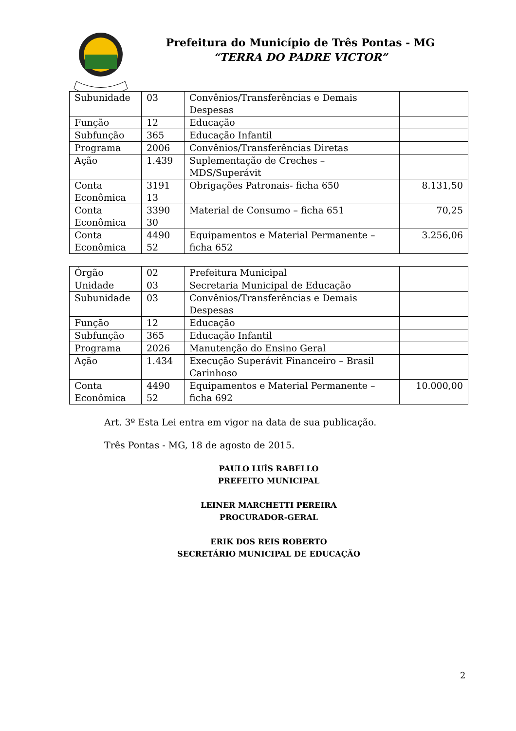Prefeitura do Município de Três Pontas - MG
“TERRA DO PADRE VICTOR”
| Subunidade | 03 | Convênios/Transferências e Demais Despesas | |
| Função | 12 | Educação | |
| Subfunção | 365 | Educação Infantil | |
| Programa | 2006 | Convênios/Transferências Diretas | |
| Ação | 1.439 | Suplementação de Creches – MDS/Superávit | |
| Conta Econômica | 3191 13 | Obrigações Patronais- ficha 650 | 8.131,50 |
| Conta Econômica | 3390 30 | Material de Consumo – ficha 651 | 70,25 |
| Conta Econômica | 4490 52 | Equipamentos e Material Permanente – ficha 652 | 3.256,06 |
| Órgão | 02 | Prefeitura Municipal | |
| Unidade | 03 | Secretaria Municipal de Educação | |
| Subunidade | 03 | Convênios/Transferências e Demais Despesas | |
| Função | 12 | Educação | |
| Subfunção | 365 | Educação Infantil | |
| Programa | 2026 | Manutenção do Ensino Geral | |
| Ação | 1.434 | Execução Superávit Financeiro – Brasil Carinhoso | |
| Conta Econômica | 4490 52 | Equipamentos e Material Permanente – ficha 692 | 10.000,00 |
Art. 3º Esta Lei entra em vigor na data de sua publicação.
Três Pontas - MG, 18 de agosto de 2015.
PAULO LUÍS RABELLO
PREFEITO MUNICIPAL
LEINER MARCHETTI PEREIRA
PROCURADOR-GERAL
ERIK DOS REIS ROBERTO
SECRETÁRIO MUNICIPAL DE EDUCAÇÃO
2